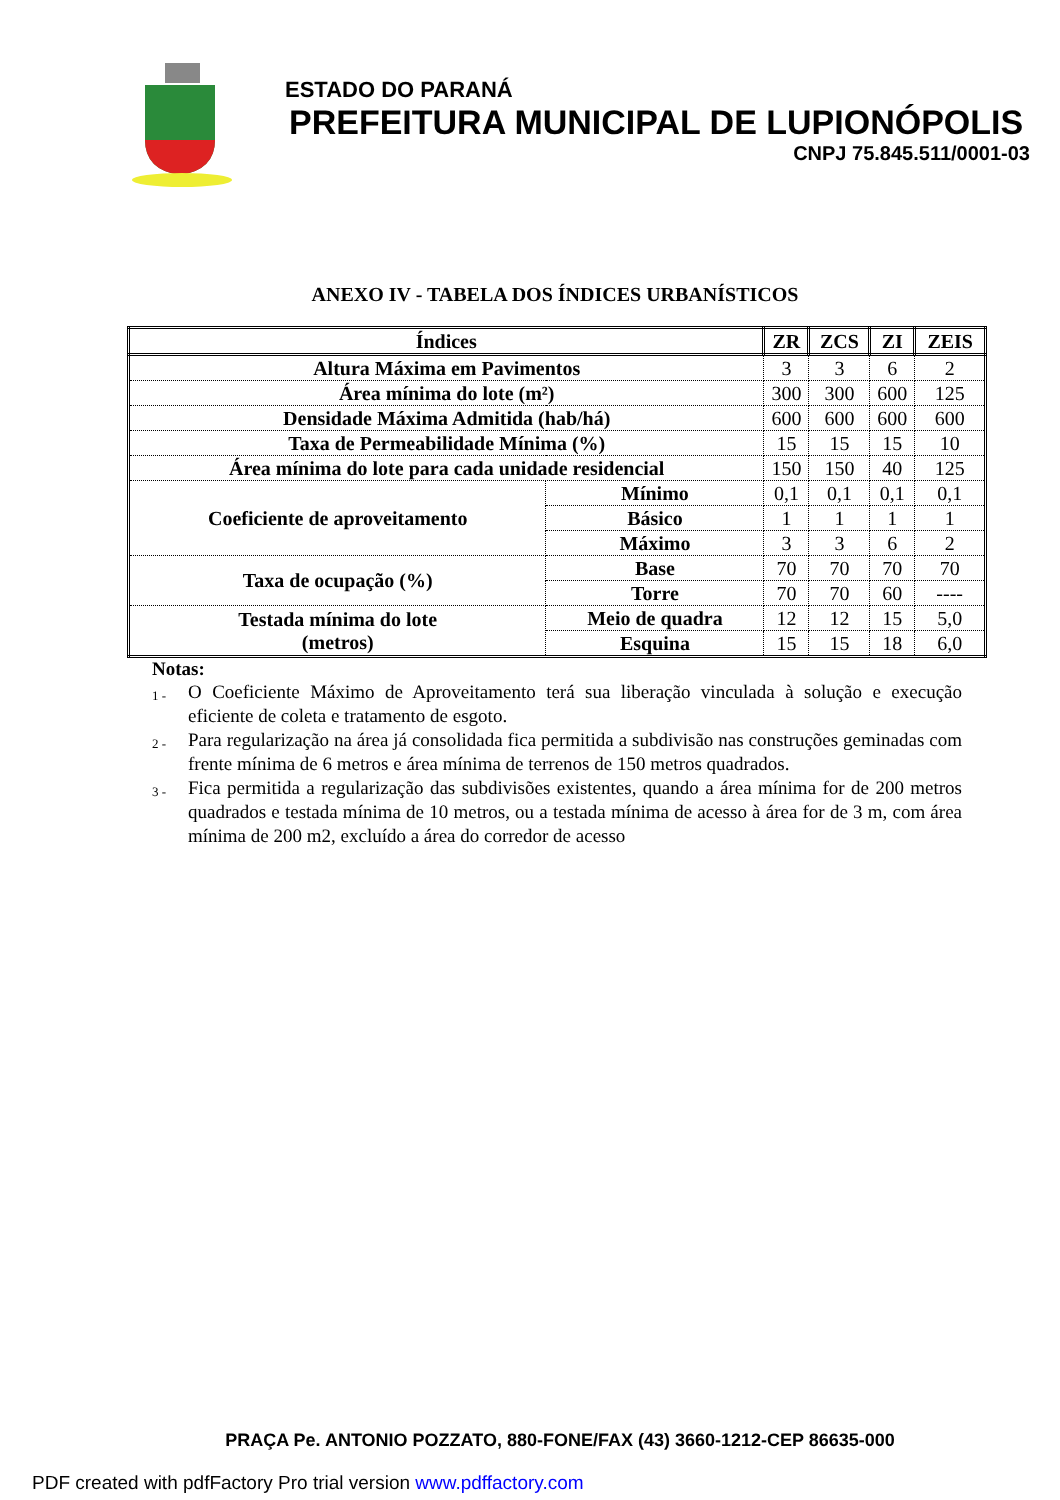ESTADO DO PARANÁ
PREFEITURA MUNICIPAL DE LUPIONÓPOLIS
CNPJ 75.845.511/0001-03
ANEXO IV - TABELA DOS ÍNDICES URBANÍSTICOS
| Índices | | ZR | ZCS | ZI | ZEIS |
| --- | --- | --- | --- | --- | --- |
| Altura Máxima em Pavimentos | | 3 | 3 | 6 | 2 |
| Área mínima do lote (m²) | | 300 | 300 | 600 | 125 |
| Densidade Máxima Admitida (hab/há) | | 600 | 600 | 600 | 600 |
| Taxa de Permeabilidade Mínima (%) | | 15 | 15 | 15 | 10 |
| Área mínima do lote para cada unidade residencial | | 150 | 150 | 40 | 125 |
| Coeficiente de aproveitamento | Mínimo | 0,1 | 0,1 | 0,1 | 0,1 |
| | Básico | 1 | 1 | 1 | 1 |
| | Máximo | 3 | 3 | 6 | 2 |
| Taxa de ocupação (%) | Base | 70 | 70 | 70 | 70 |
| | Torre | 70 | 70 | 60 | ---- |
| Testada mínima do lote (metros) | Meio de quadra | 12 | 12 | 15 | 5,0 |
| | Esquina | 15 | 15 | 18 | 6,0 |
Notas:
1 -
O Coeficiente Máximo de Aproveitamento terá sua liberação vinculada à solução e execução eficiente de coleta e tratamento de esgoto.
2 -
Para regularização na área já consolidada fica permitida a subdivisão nas construções geminadas com frente mínima de 6 metros e área mínima de terrenos de 150 metros quadrados.
3 -
Fica permitida a regularização das subdivisões existentes, quando a área mínima for de 200 metros quadrados e testada mínima de 10 metros, ou a testada mínima de acesso à área for de 3 m, com área mínima de 200 m2, excluído a área do corredor de acesso
PRAÇA Pe. ANTONIO POZZATO, 880-FONE/FAX (43) 3660-1212-CEP 86635-000
PDF created with pdfFactory Pro trial version www.pdffactory.com